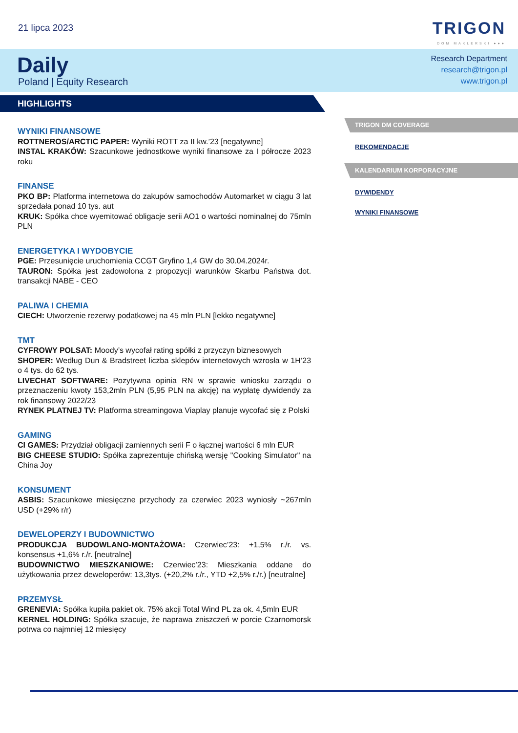21 lipca 2023 TRIGON
DOM MAKLERSKI ●●●
Daily
Poland | Equity Research
Research Department
research@trigon.pl
www.trigon.pl
HIGHLIGHTS
WYNIKI FINANSOWE
ROTTNEROS/ARCTIC PAPER: Wyniki ROTT za II kw.’23 [negatywne]
INSTAL KRAKÓW: Szacunkowe jednostkowe wyniki finansowe za I półrocze 2023 roku
FINANSE
PKO BP: Platforma internetowa do zakupów samochodów Automarket w ciągu 3 lat sprzedała ponad 10 tys. aut
KRUK: Spółka chce wyemitować obligacje serii AO1 o wartości nominalnej do 75mln PLN
ENERGETYKA I WYDOBYCIE
PGE: Przesunięcie uruchomienia CCGT Gryfino 1,4 GW do 30.04.2024r.
TAURON: Spółka jest zadowolona z propozycji warunków Skarbu Państwa dot. transakcji NABE - CEO
PALIWA I CHEMIA
CIECH: Utworzenie rezerwy podatkowej na 45 mln PLN [lekko negatywne]
TMT
CYFROWY POLSAT: Moody’s wycofał rating spółki z przyczyn biznesowych
SHOPER: Według Dun & Bradstreet liczba sklepów internetowych wzrosła w 1H’23 o 4 tys. do 62 tys.
LIVECHAT SOFTWARE: Pozytywna opinia RN w sprawie wniosku zarządu o przeznaczeniu kwoty 153,2mln PLN (5,95 PLN na akcję) na wypłatę dywidendy za rok finansowy 2022/23
RYNEK PLATNEJ TV: Platforma streamingowa Viaplay planuje wycofać się z Polski
GAMING
CI GAMES: Przydział obligacji zamiennych serii F o łącznej wartości 6 mln EUR
BIG CHEESE STUDIO: Spółka zaprezentuje chińską wersję "Cooking Simulator" na China Joy
KONSUMENT
ASBIS: Szacunkowe miesięczne przychody za czerwiec 2023 wyniosły ~267mln USD (+29% r/r)
DEWELOPERZY I BUDOWNICTWO
PRODUKCJA BUDOWLANO-MONTAŻOWA: Czerwiec’23: +1,5% r./r. vs. konsensus +1,6% r./r. [neutralne]
BUDOWNICTWO MIESZKANIOWE: Czerwiec’23: Mieszkania oddane do użytkowania przez deweloperów: 13,3tys. (+20,2% r./r., YTD +2,5% r./r.) [neutralne]
PRZEMYSŁ
GRENEVIA: Spółka kupiła pakiet ok. 75% akcji Total Wind PL za ok. 4,5mln EUR
KERNEL HOLDING: Spółka szacuje, że naprawa zniszczeń w porcie Czarnomorsk potrwa co najmniej 12 miesięcy
TRIGON DM COVERAGE
REKOMENDACJE
KALENDARIUM KORPORACYJNE
DYWIDENDY
WYNIKI FINANSOWE